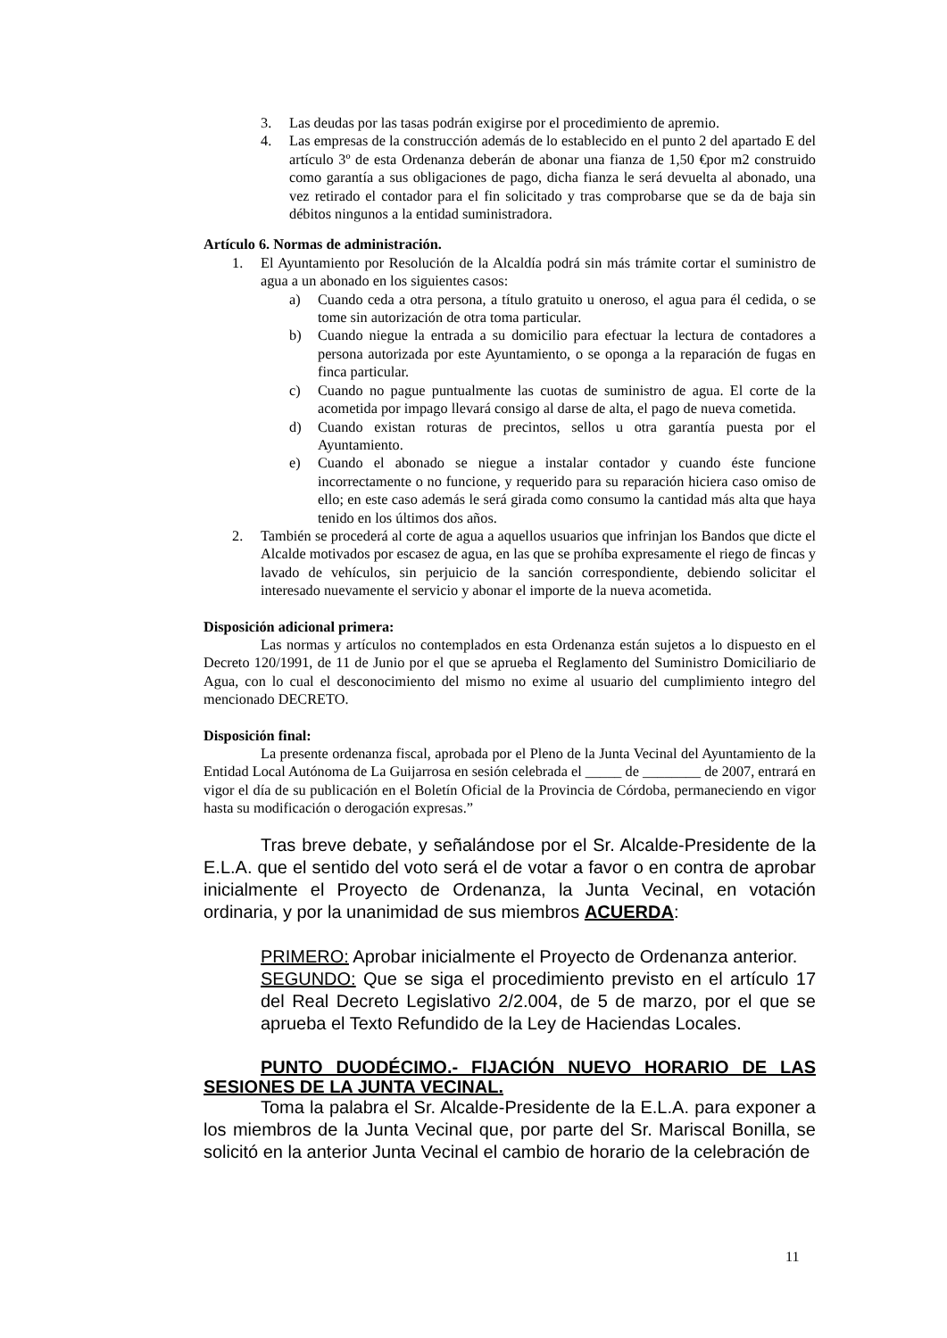3. Las deudas por las tasas podrán exigirse por el procedimiento de apremio.
4. Las empresas de la construcción además de lo establecido en el punto 2 del apartado E del artículo 3º de esta Ordenanza deberán de abonar una fianza de 1,50 €por m2 construido como garantía a sus obligaciones de pago, dicha fianza le será devuelta al abonado, una vez retirado el contador para el fin solicitado y tras comprobarse que se da de baja sin débitos ningunos a la entidad suministradora.
Artículo 6. Normas de administración.
1. El Ayuntamiento por Resolución de la Alcaldía podrá sin más trámite cortar el suministro de agua a un abonado en los siguientes casos:
a) Cuando ceda a otra persona, a título gratuito u oneroso, el agua para él cedida, o se tome sin autorización de otra toma particular.
b) Cuando niegue la entrada a su domicilio para efectuar la lectura de contadores a persona autorizada por este Ayuntamiento, o se oponga a la reparación de fugas en finca particular.
c) Cuando no pague puntualmente las cuotas de suministro de agua. El corte de la acometida por impago llevará consigo al darse de alta, el pago de nueva cometida.
d) Cuando existan roturas de precintos, sellos u otra garantía puesta por el Ayuntamiento.
e) Cuando el abonado se niegue a instalar contador y cuando éste funcione incorrectamente o no funcione, y requerido para su reparación hiciera caso omiso de ello; en este caso además le será girada como consumo la cantidad más alta que haya tenido en los últimos dos años.
2. También se procederá al corte de agua a aquellos usuarios que infrinjan los Bandos que dicte el Alcalde motivados por escasez de agua, en las que se prohíba expresamente el riego de fincas y lavado de vehículos, sin perjuicio de la sanción correspondiente, debiendo solicitar el interesado nuevamente el servicio y abonar el importe de la nueva acometida.
Disposición adicional primera:
Las normas y artículos no contemplados en esta Ordenanza están sujetos a lo dispuesto en el Decreto 120/1991, de 11 de Junio por el que se aprueba el Reglamento del Suministro Domiciliario de Agua, con lo cual el desconocimiento del mismo no exime al usuario del cumplimiento integro del mencionado DECRETO.
Disposición final:
La presente ordenanza fiscal, aprobada por el Pleno de la Junta Vecinal del Ayuntamiento de la Entidad Local Autónoma de La Guijarrosa en sesión celebrada el _____ de ________ de 2007, entrará en vigor el día de su publicación en el Boletín Oficial de la Provincia de Córdoba, permaneciendo en vigor hasta su modificación o derogación expresas.”
Tras breve debate, y señalándose por el Sr. Alcalde-Presidente de la E.L.A. que el sentido del voto será el de votar a favor o en contra de aprobar inicialmente el Proyecto de Ordenanza, la Junta Vecinal, en votación ordinaria, y por la unanimidad de sus miembros ACUERDA:
PRIMERO: Aprobar inicialmente el Proyecto de Ordenanza anterior.
SEGUNDO: Que se siga el procedimiento previsto en el artículo 17 del Real Decreto Legislativo 2/2.004, de 5 de marzo, por el que se aprueba el Texto Refundido de la Ley de Haciendas Locales.
PUNTO DUODÉCIMO.- FIJACIÓN NUEVO HORARIO DE LAS SESIONES DE LA JUNTA VECINAL.
Toma la palabra el Sr. Alcalde-Presidente de la E.L.A. para exponer a los miembros de la Junta Vecinal que, por parte del Sr. Mariscal Bonilla, se solicitó en la anterior Junta Vecinal el cambio de horario de la celebración de
11